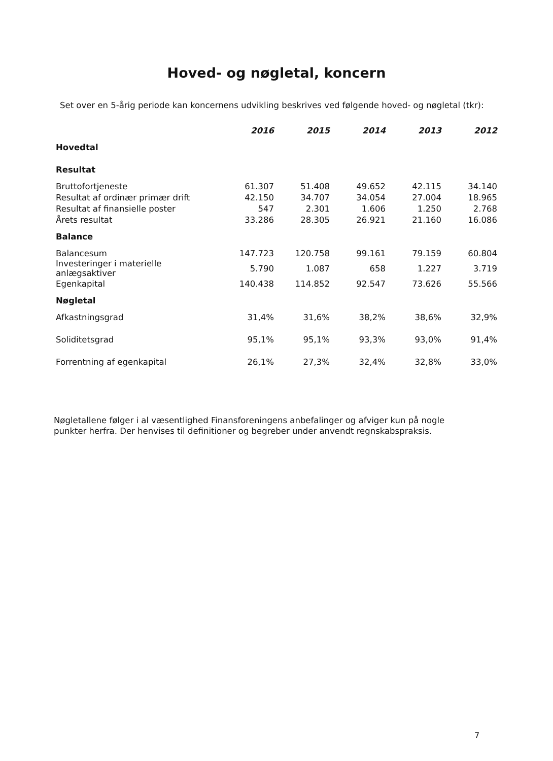Hoved- og nøgletal, koncern
Set over en 5-årig periode kan koncernens udvikling beskrives ved følgende hoved- og nøgletal (tkr):
| | 2016 | 2015 | 2014 | 2013 | 2012 |
| Hovedtal | | | | | |
| Resultat | | | | | |
| Bruttofortjeneste | 61.307 | 51.408 | 49.652 | 42.115 | 34.140 |
| Resultat af ordinær primær drift | 42.150 | 34.707 | 34.054 | 27.004 | 18.965 |
| Resultat af finansielle poster | 547 | 2.301 | 1.606 | 1.250 | 2.768 |
| Årets resultat | 33.286 | 28.305 | 26.921 | 21.160 | 16.086 |
| Balance | | | | | |
| Balancesum | 147.723 | 120.758 | 99.161 | 79.159 | 60.804 |
| Investeringer i materielle anlægsaktiver | 5.790 | 1.087 | 658 | 1.227 | 3.719 |
| Egenkapital | 140.438 | 114.852 | 92.547 | 73.626 | 55.566 |
| Nøgletal | | | | | |
| Afkastningsgrad | 31,4% | 31,6% | 38,2% | 38,6% | 32,9% |
| Soliditetsgrad | 95,1% | 95,1% | 93,3% | 93,0% | 91,4% |
| Forrentning af egenkapital | 26,1% | 27,3% | 32,4% | 32,8% | 33,0% |
Nøgletallene følger i al væsentlighed Finansforeningens anbefalinger og afviger kun på nogle punkter herfra. Der henvises til definitioner og begreber under anvendt regnskabspraksis.
7